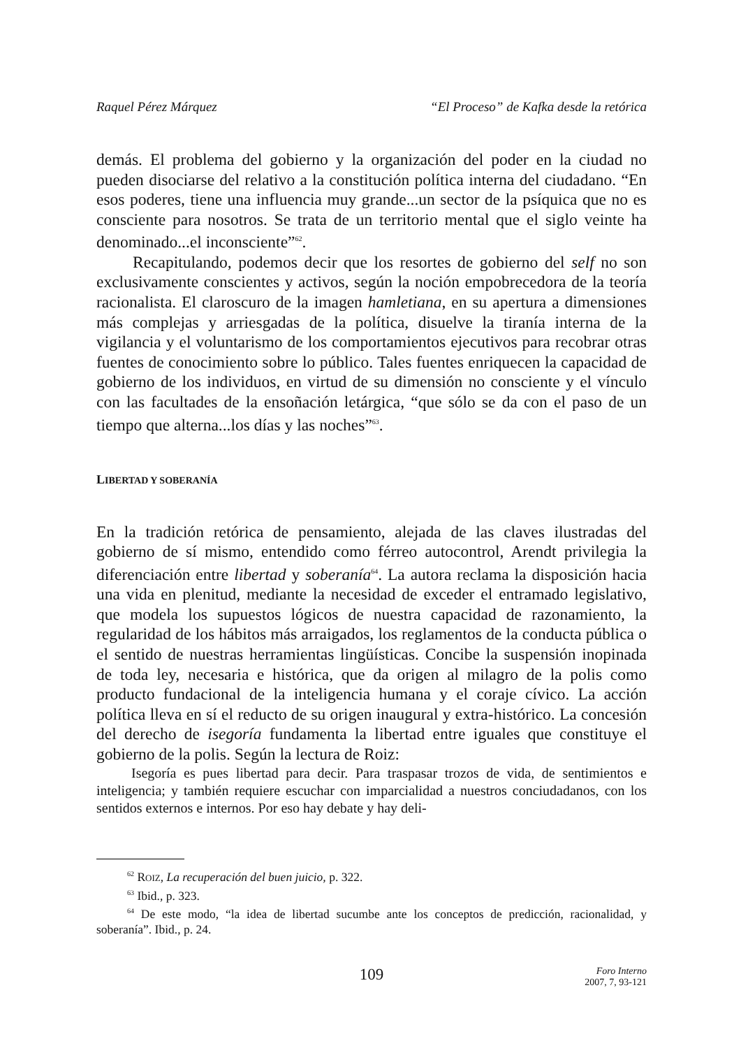Raquel Pérez Márquez “El Proceso” de Kafka desde la retórica
demás. El problema del gobierno y la organización del poder en la ciudad no pueden disociarse del relativo a la constitución política interna del ciudadano. “En esos poderes, tiene una influencia muy grande...un sector de la psíquica que no es consciente para nosotros. Se trata de un territorio mental que el siglo veinte ha denominado...el inconsciente”<sup>62</sup>.
Recapitulando, podemos decir que los resortes de gobierno del self no son exclusivamente conscientes y activos, según la noción empobrecedora de la teoría racionalista. El claroscuro de la imagen hamletiana, en su apertura a dimensiones más complejas y arriesgadas de la política, disuelve la tiranía interna de la vigilancia y el voluntarismo de los comportamientos ejecutivos para recobrar otras fuentes de conocimiento sobre lo público. Tales fuentes enriquecen la capacidad de gobierno de los individuos, en virtud de su dimensión no consciente y el vínculo con las facultades de la ensoñación letárgica, “que sólo se da con el paso de un tiempo que alterna...los días y las noches”<sup>63</sup>.
LIBERTAD Y SOBERANÍA
En la tradición retórica de pensamiento, alejada de las claves ilustradas del gobierno de sí mismo, entendido como férreo autocontrol, Arendt privilegia la diferenciación entre libertad y soberanía<sup>64</sup>. La autora reclama la disposición hacia una vida en plenitud, mediante la necesidad de exceder el entramado legislativo, que modela los supuestos lógicos de nuestra capacidad de razonamiento, la regularidad de los hábitos más arraigados, los reglamentos de la conducta pública o el sentido de nuestras herramientas lingüísticas. Concibe la suspensión inopinada de toda ley, necesaria e histórica, que da origen al milagro de la polis como producto fundacional de la inteligencia humana y el coraje cívico. La acción política lleva en sí el reducto de su origen inaugural y extra-histórico. La concesión del derecho de isegoría fundamenta la libertad entre iguales que constituye el gobierno de la polis. Según la lectura de Roiz:
Isegoría es pues libertad para decir. Para traspasar trozos de vida, de sentimientos e inteligencia; y también requiere escuchar con imparcialidad a nuestros conciudadanos, con los sentidos externos e internos. Por eso hay debate y hay deli-
<sup>62</sup> ROIZ, La recuperación del buen juicio, p. 322.
<sup>63</sup> Ibid., p. 323.
<sup>64</sup> De este modo, “la idea de libertad sucumbe ante los conceptos de predicción, racionalidad, y soberanía”. Ibid., p. 24.
109
Foro Interno
2007, 7, 93-121